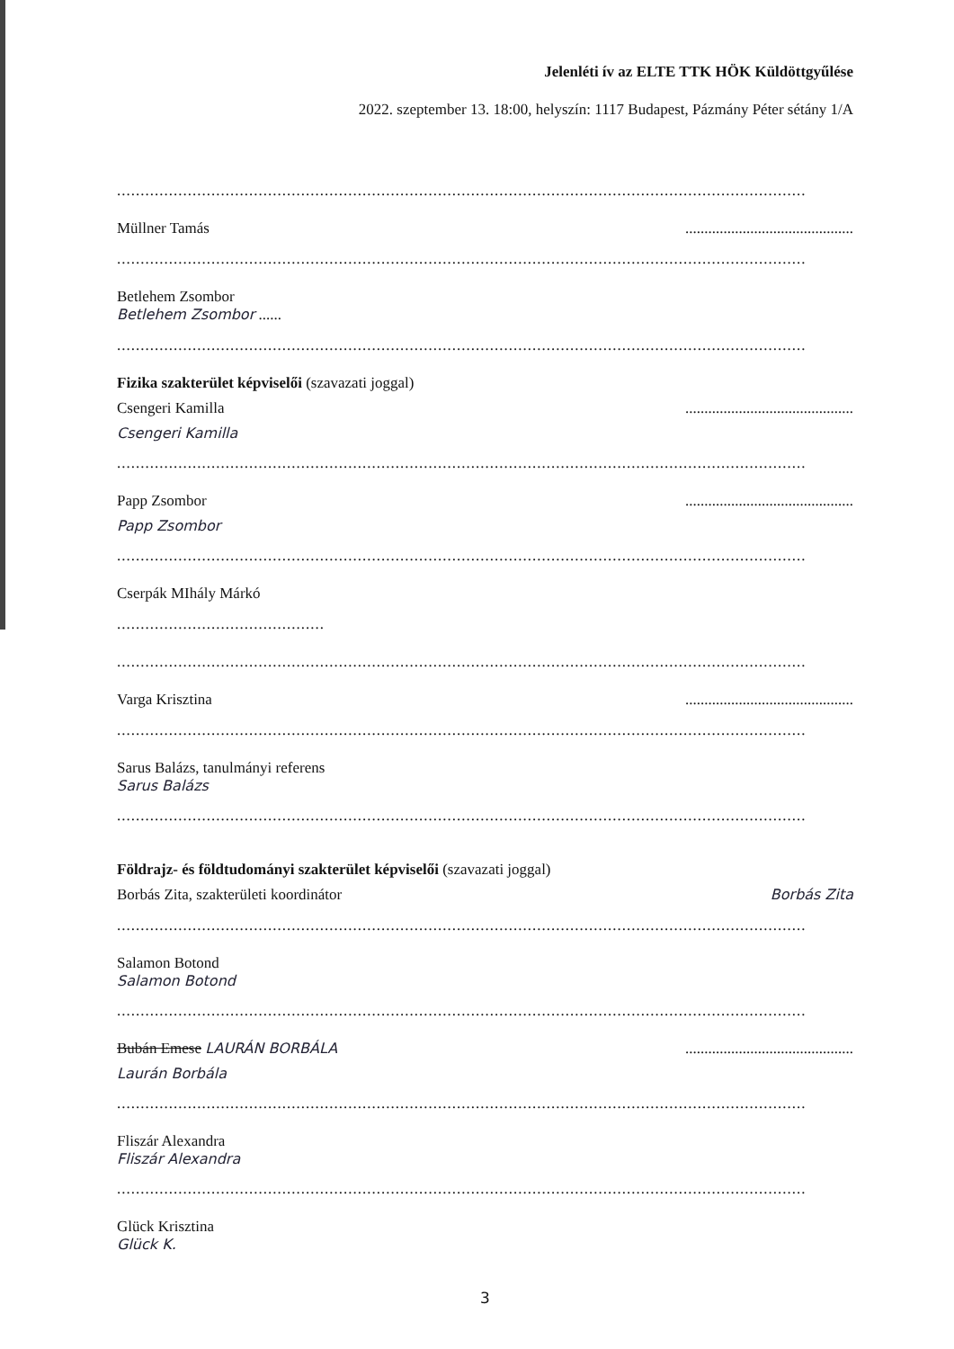Jelenléti ív az ELTE TTK HÖK Küldöttgyűlése
2022. szeptember 13. 18:00, helyszín: 1117 Budapest, Pázmány Péter sétány 1/A
..................................................................................................................................................
Müllner Tamás............................................
..................................................................................................................................................
Betlehem Zsombor
Betlehem Zsombor ......
..................................................................................................................................................
Fizika szakterület képviselői (szavazati joggal)
Csengeri Kamilla............................................
Csengeri Kamilla
..................................................................................................................................................
Papp Zsombor............................................
Papp Zsombor
..................................................................................................................................................
Cserpák MIhály Márkó
............................................
..................................................................................................................................................
Varga Krisztina............................................
..................................................................................................................................................
Sarus Balázs, tanulmányi referens
Sarus Balázs
..................................................................................................................................................
Földrajz- és földtudományi szakterület képviselői (szavazati joggal)
Borbás Zita, szakterületi koordinátor Borbás Zita
..................................................................................................................................................
Salamon Botond
Salamon Botond
..................................................................................................................................................
Bubán Emese LAURÁN BORBÁLA............................................
Laurán Borbála
..................................................................................................................................................
Fliszár Alexandra
Fliszár Alexandra
..................................................................................................................................................
Glück Krisztina
Glück K.
3